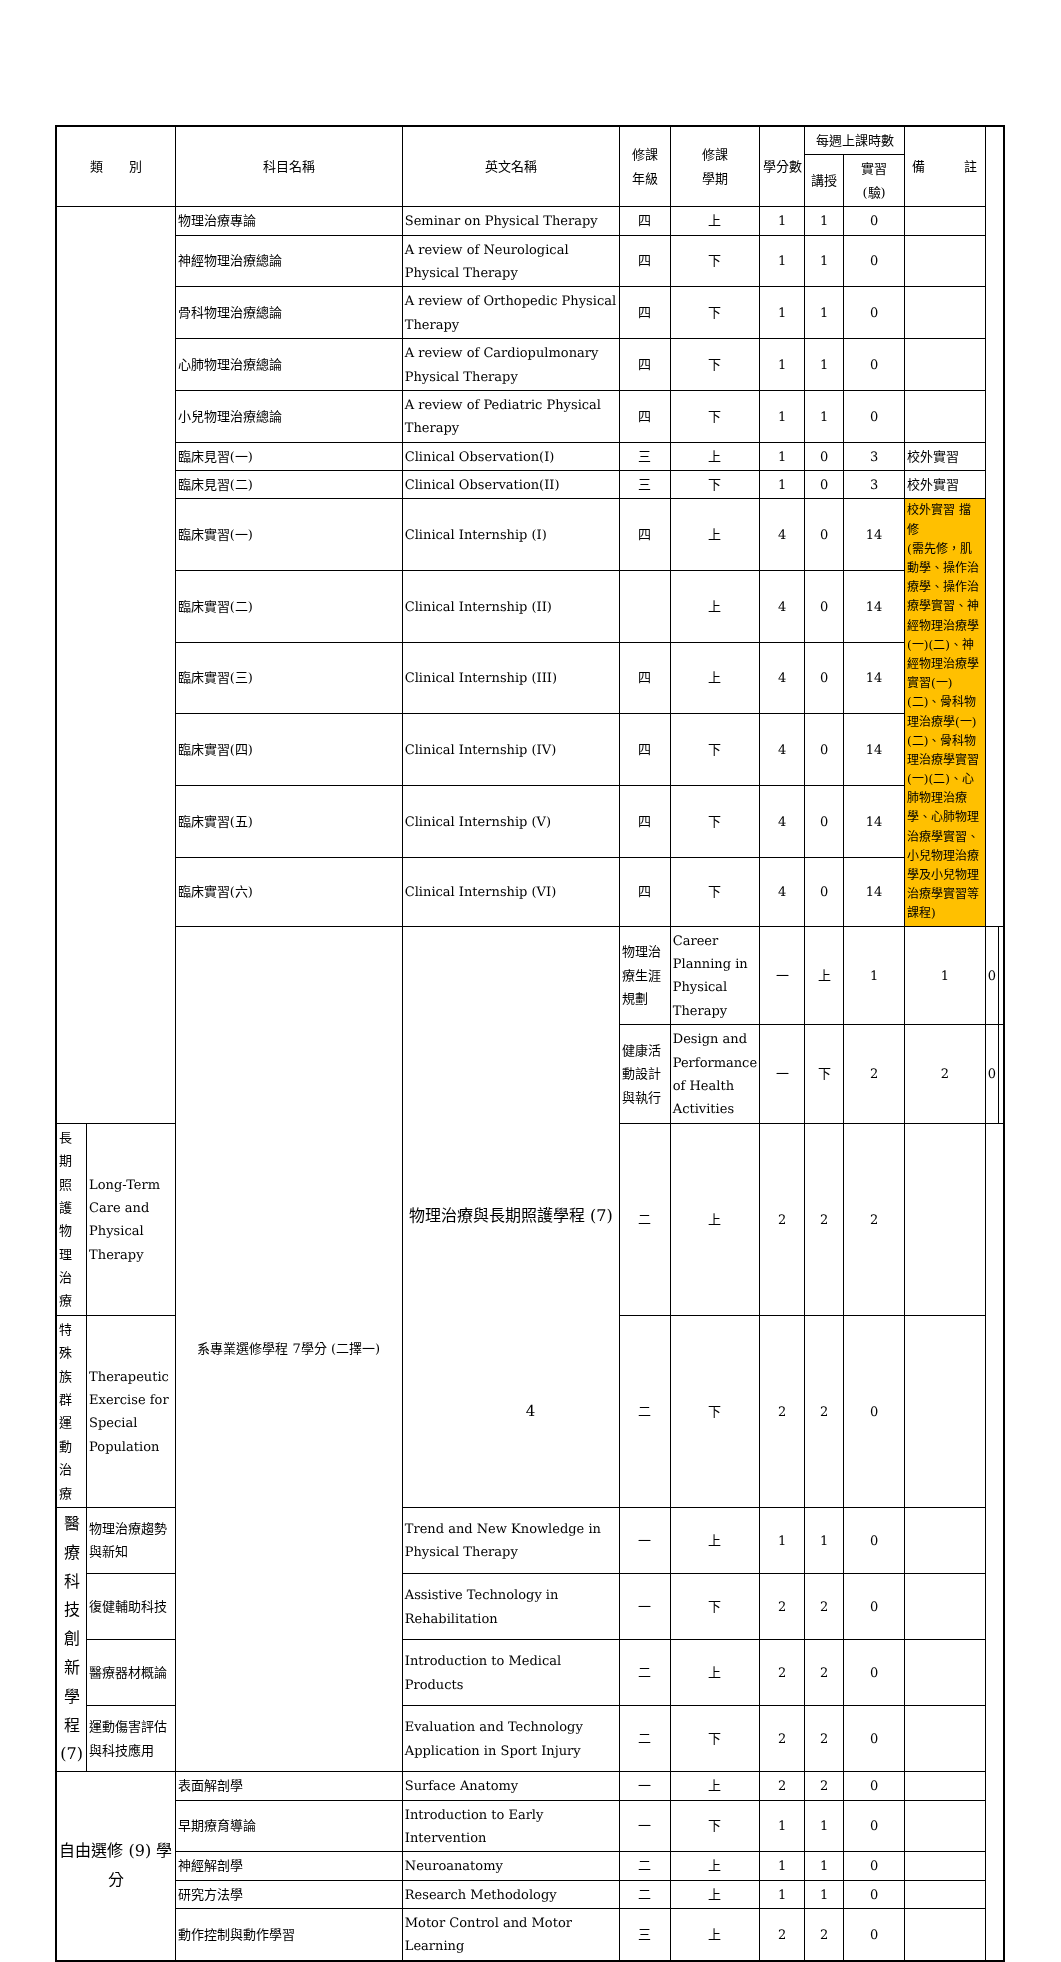| 類 別 | | 科目名稱 | 英文名稱 | 修課 年級 | 修課 學期 | 學分數 | 每週上課時數 | | 備 註 | | |
| --- | --- | --- | --- | --- | --- | --- | --- | --- | --- | --- | --- |
| | | | | | | | 講授 | 實習 (驗) | | | |
| | | 物理治療專論 | Seminar on Physical Therapy | 四 | 上 | 1 | 1 | 0 | | | |
| | | 神經物理治療總論 | A review of Neurological Physical Therapy | 四 | 下 | 1 | 1 | 0 | | | |
| | | 骨科物理治療總論 | A review of Orthopedic Physical Therapy | 四 | 下 | 1 | 1 | 0 | | | |
| | | 心肺物理治療總論 | A review of Cardiopulmonary Physical Therapy | 四 | 下 | 1 | 1 | 0 | | | |
| | | 小兒物理治療總論 | A review of Pediatric Physical Therapy | 四 | 下 | 1 | 1 | 0 | | | |
| | | 臨床見習(一) | Clinical Observation(I) | 三 | 上 | 1 | 0 | 3 | 校外實習 | | |
| | | 臨床見習(二) | Clinical Observation(II) | 三 | 下 | 1 | 0 | 3 | 校外實習 | | |
| | | 臨床實習(一) | Clinical Internship (I) | 四 | 上 | 4 | 0 | 14 | 校外實習 擋修 (需先修，肌動學、操作治療學、操作治療學實習、神經物理治療學(一)(二)、神經物理治療學實習(一)(二)、骨科物理治療學(一)(二)、骨科物理治療學實習(一)(二)、心肺物理治療學、心肺物理治療學實習、小兒物理治療學及小兒物理治療學實習等課程) | | |
| | | 臨床實習(二) | Clinical Internship (II) | | 上 | 4 | 0 | 14 | | | |
| | | 臨床實習(三) | Clinical Internship (III) | 四 | 上 | 4 | 0 | 14 | | | |
| | | 臨床實習(四) | Clinical Internship (IV) | 四 | 下 | 4 | 0 | 14 | | | |
| | | 臨床實習(五) | Clinical Internship (V) | 四 | 下 | 4 | 0 | 14 | | | |
| | | 臨床實習(六) | Clinical Internship (VI) | 四 | 下 | 4 | 0 | 14 | | | |
| | | 系專業選修學程 7學分 (二擇一) | 物理治療與長期照護學程 (7) | 物理治療生涯規劃 | Career Planning in Physical Therapy | 一 | 上 | 1 | 1 | 0 | |
| | | | | 健康活動設計與執行 | Design and Performance of Health Activities | 一 | 下 | 2 | 2 | 0 | |
| 長期照護物理治療 | Long-Term Care and Physical Therapy | | | 二 | 上 | 2 | 2 | 2 | | | |
| 特殊族群運動治療 | Therapeutic Exercise for Special Population | | | 二 | 下 | 2 | 2 | 0 | | | |
| 醫療科技創新學程 (7) | 物理治療趨勢與新知 | | Trend and New Knowledge in Physical Therapy | 一 | 上 | 1 | 1 | 0 | | | |
| | 復健輔助科技 | | Assistive Technology in Rehabilitation | 一 | 下 | 2 | 2 | 0 | | | |
| | 醫療器材概論 | | Introduction to Medical Products | 二 | 上 | 2 | 2 | 0 | | | |
| | 運動傷害評估與科技應用 | | Evaluation and Technology Application in Sport Injury | 二 | 下 | 2 | 2 | 0 | | | |
| 自由選修 (9) 學分 | | 表面解剖學 | Surface Anatomy | 一 | 上 | 2 | 2 | 0 | | | |
| | | 早期療育導論 | Introduction to Early Intervention | 一 | 下 | 1 | 1 | 0 | | | |
| | | 神經解剖學 | Neuroanatomy | 二 | 上 | 1 | 1 | 0 | | | |
| | | 研究方法學 | Research Methodology | 二 | 上 | 1 | 1 | 0 | | | |
| | | 動作控制與動作學習 | Motor Control and Motor Learning | 三 | 上 | 2 | 2 | 0 | | | |
4